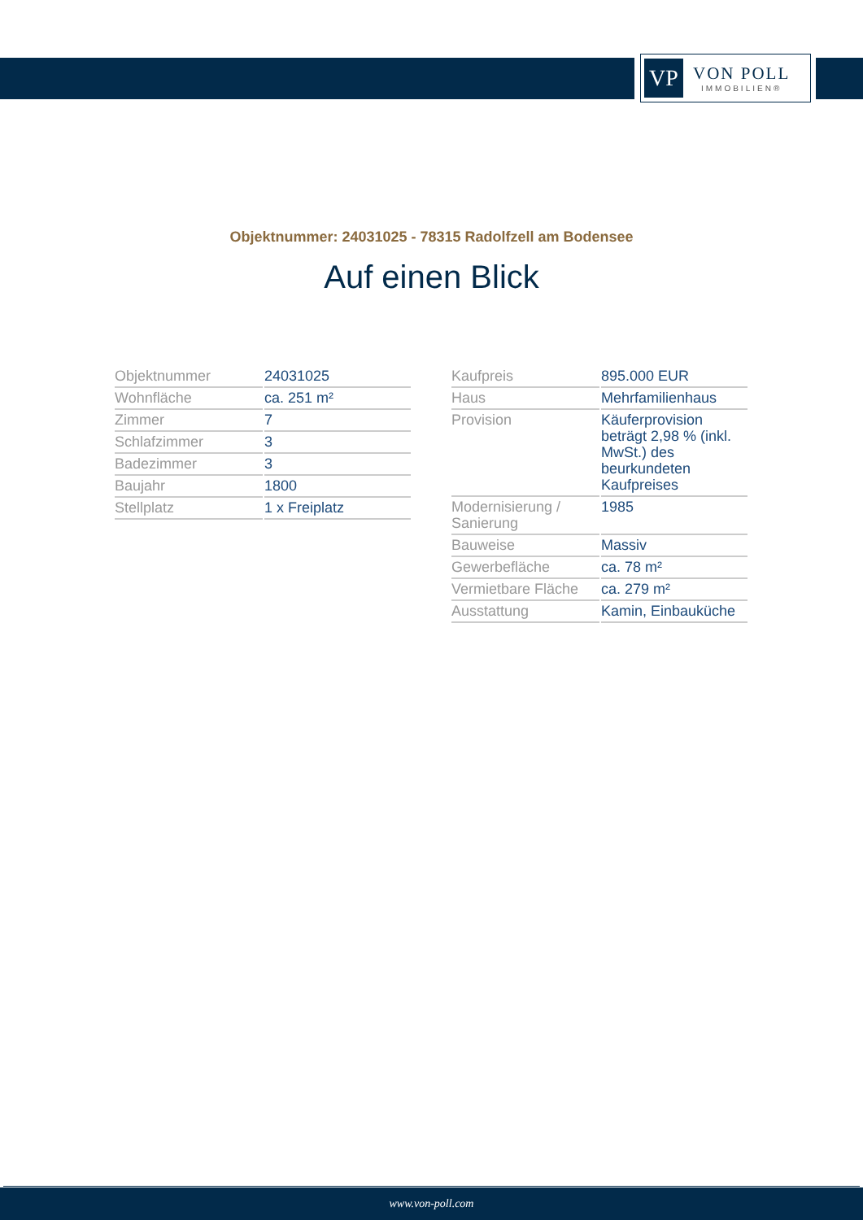VP
VON POLL
IMMOBILIEN®
Objektnummer: 24031025 - 78315 Radolfzell am Bodensee
Auf einen Blick
| Objektnummer | 24031025 |
| Wohnfläche | ca. 251 m² |
| Zimmer | 7 |
| Schlafzimmer | 3 |
| Badezimmer | 3 |
| Baujahr | 1800 |
| Stellplatz | 1 x Freiplatz |
| Kaufpreis | 895.000 EUR |
| Haus | Mehrfamilienhaus |
| Provision | Käuferprovision beträgt 2,98 % (inkl. MwSt.) des beurkundeten Kaufpreises |
| Modernisierung / Sanierung | 1985 |
| Bauweise | Massiv |
| Gewerbefläche | ca. 78 m² |
| Vermietbare Fläche | ca. 279 m² |
| Ausstattung | Kamin, Einbauküche |
www.von-poll.com